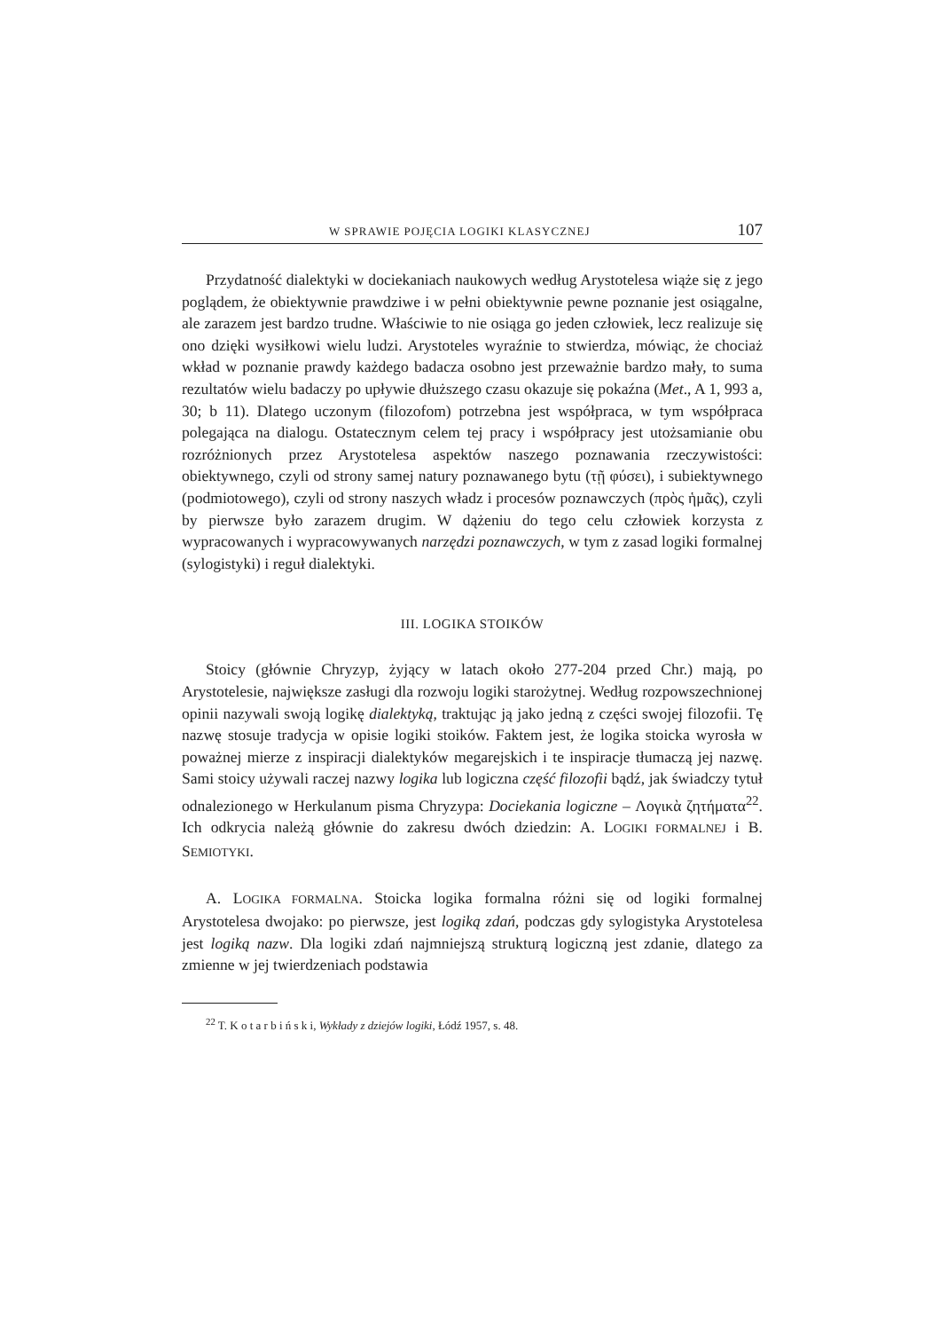W SPRAWIE POJĘCIA LOGIKI KLASYCZNEJ 107
Przydatność dialektyki w dociekaniach naukowych według Arystotelesa wiąże się z jego poglądem, że obiektywnie prawdziwe i w pełni obiektywnie pewne poznanie jest osiągalne, ale zarazem jest bardzo trudne. Właściwie to nie osiąga go jeden człowiek, lecz realizuje się ono dzięki wysiłkowi wielu ludzi. Arystoteles wyraźnie to stwierdza, mówiąc, że chociaż wkład w poznanie prawdy każdego badacza osobno jest przeważnie bardzo mały, to suma rezultatów wielu badaczy po upływie dłuższego czasu okazuje się pokaźna (Met., A 1, 993 a, 30; b 11). Dlatego uczonym (filozofom) potrzebna jest współpraca, w tym współpraca polegająca na dialogu. Ostatecznym celem tej pracy i współpracy jest utożsamianie obu rozróżnionych przez Arystotelesa aspektów naszego poznawania rzeczywistości: obiektywnego, czyli od strony samej natury poznawanego bytu (τῇ φύσει), i subiektywnego (podmiotowego), czyli od strony naszych władz i procesów poznawczych (πρὸς ἡμᾶς), czyli by pierwsze było zarazem drugim. W dążeniu do tego celu człowiek korzysta z wypracowanych i wypracowywanych narzędzi poznawczych, w tym z zasad logiki formalnej (sylogistyki) i reguł dialektyki.
III. LOGIKA STOIKÓW
Stoicy (głównie Chryzyp, żyjący w latach około 277-204 przed Chr.) mają, po Arystotelesie, największe zasługi dla rozwoju logiki starożytnej. Według rozpowszechnionej opinii nazywali swoją logikę dialektyką, traktując ją jako jedną z części swojej filozofii. Tę nazwę stosuje tradycja w opisie logiki stoików. Faktem jest, że logika stoicka wyrosła w poważnej mierze z inspiracji dialektyków megarejskich i te inspiracje tłumaczą jej nazwę. Sami stoicy używali raczej nazwy logika lub logiczna część filozofii bądź, jak świadczy tytuł odnalezionego w Herkulanum pisma Chryzypa: Dociekania logiczne – Λογικὰ ζητήματα<sup>22</sup>. Ich odkrycia należą głównie do zakresu dwóch dziedzin: A. LOGIKI FORMALNEJ i B. SEMIOTYKI.
A. LOGIKA FORMALNA. Stoicka logika formalna różni się od logiki formalnej Arystotelesa dwojako: po pierwsze, jest logiką zdań, podczas gdy sylogistyka Arystotelesa jest logiką nazw. Dla logiki zdań najmniejszą strukturą logiczną jest zdanie, dlatego za zmienne w jej twierdzeniach podstawia
<sup>22</sup> T. K o t a r b i ń s k i, Wykłady z dziejów logiki, Łódź 1957, s. 48.